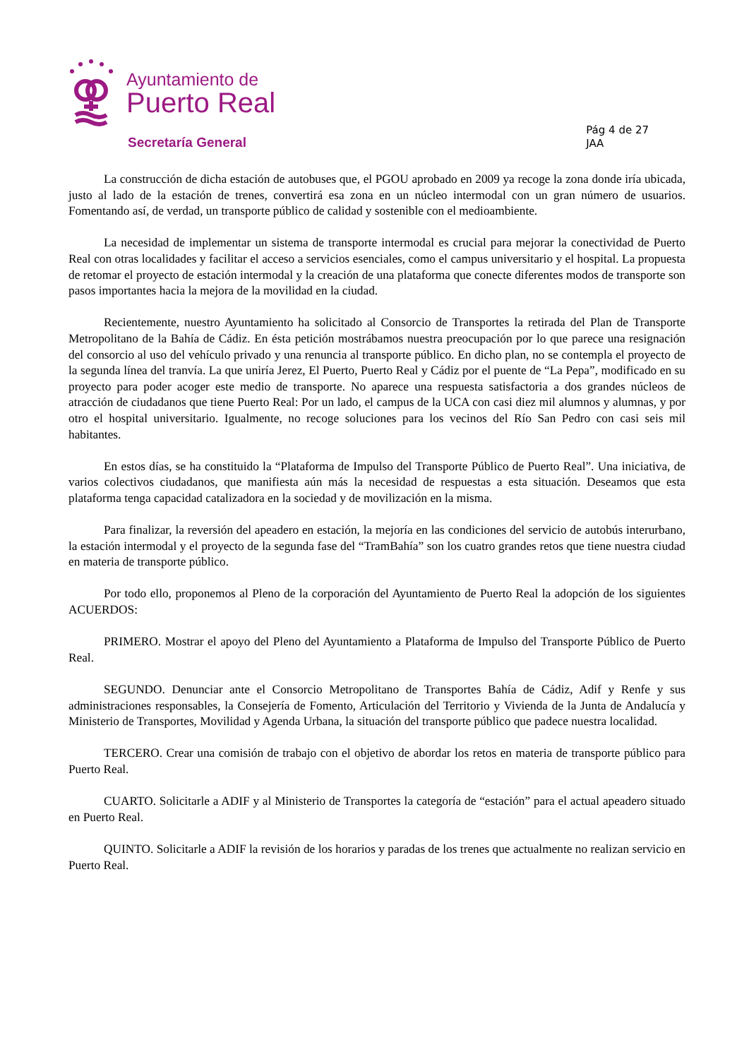Ayuntamiento de
Puerto Real
Secretaría General
Pág 4 de 27
JAA
La construcción de dicha estación de autobuses que, el PGOU aprobado en 2009 ya recoge la zona donde iría ubicada, justo al lado de la estación de trenes, convertirá esa zona en un núcleo intermodal con un gran número de usuarios. Fomentando así, de verdad, un transporte público de calidad y sostenible con el medioambiente.
La necesidad de implementar un sistema de transporte intermodal es crucial para mejorar la conectividad de Puerto Real con otras localidades y facilitar el acceso a servicios esenciales, como el campus universitario y el hospital. La propuesta de retomar el proyecto de estación intermodal y la creación de una plataforma que conecte diferentes modos de transporte son pasos importantes hacia la mejora de la movilidad en la ciudad.
Recientemente, nuestro Ayuntamiento ha solicitado al Consorcio de Transportes la retirada del Plan de Transporte Metropolitano de la Bahía de Cádiz. En ésta petición mostrábamos nuestra preocupación por lo que parece una resignación del consorcio al uso del vehículo privado y una renuncia al transporte público. En dicho plan, no se contempla el proyecto de la segunda línea del tranvía. La que uniría Jerez, El Puerto, Puerto Real y Cádiz por el puente de “La Pepa”, modificado en su proyecto para poder acoger este medio de transporte. No aparece una respuesta satisfactoria a dos grandes núcleos de atracción de ciudadanos que tiene Puerto Real: Por un lado, el campus de la UCA con casi diez mil alumnos y alumnas, y por otro el hospital universitario. Igualmente, no recoge soluciones para los vecinos del Río San Pedro con casi seis mil habitantes.
En estos días, se ha constituido la “Plataforma de Impulso del Transporte Público de Puerto Real”. Una iniciativa, de varios colectivos ciudadanos, que manifiesta aún más la necesidad de respuestas a esta situación. Deseamos que esta plataforma tenga capacidad catalizadora en la sociedad y de movilización en la misma.
Para finalizar, la reversión del apeadero en estación, la mejoría en las condiciones del servicio de autobús interurbano, la estación intermodal y el proyecto de la segunda fase del “TramBahía” son los cuatro grandes retos que tiene nuestra ciudad en materia de transporte público.
Por todo ello, proponemos al Pleno de la corporación del Ayuntamiento de Puerto Real la adopción de los siguientes ACUERDOS:
PRIMERO. Mostrar el apoyo del Pleno del Ayuntamiento a Plataforma de Impulso del Transporte Público de Puerto Real.
SEGUNDO. Denunciar ante el Consorcio Metropolitano de Transportes Bahía de Cádiz, Adif y Renfe y sus administraciones responsables, la Consejería de Fomento, Articulación del Territorio y Vivienda de la Junta de Andalucía y Ministerio de Transportes, Movilidad y Agenda Urbana, la situación del transporte público que padece nuestra localidad.
TERCERO. Crear una comisión de trabajo con el objetivo de abordar los retos en materia de transporte público para Puerto Real.
CUARTO. Solicitarle a ADIF y al Ministerio de Transportes la categoría de “estación” para el actual apeadero situado en Puerto Real.
QUINTO. Solicitarle a ADIF la revisión de los horarios y paradas de los trenes que actualmente no realizan servicio en Puerto Real.